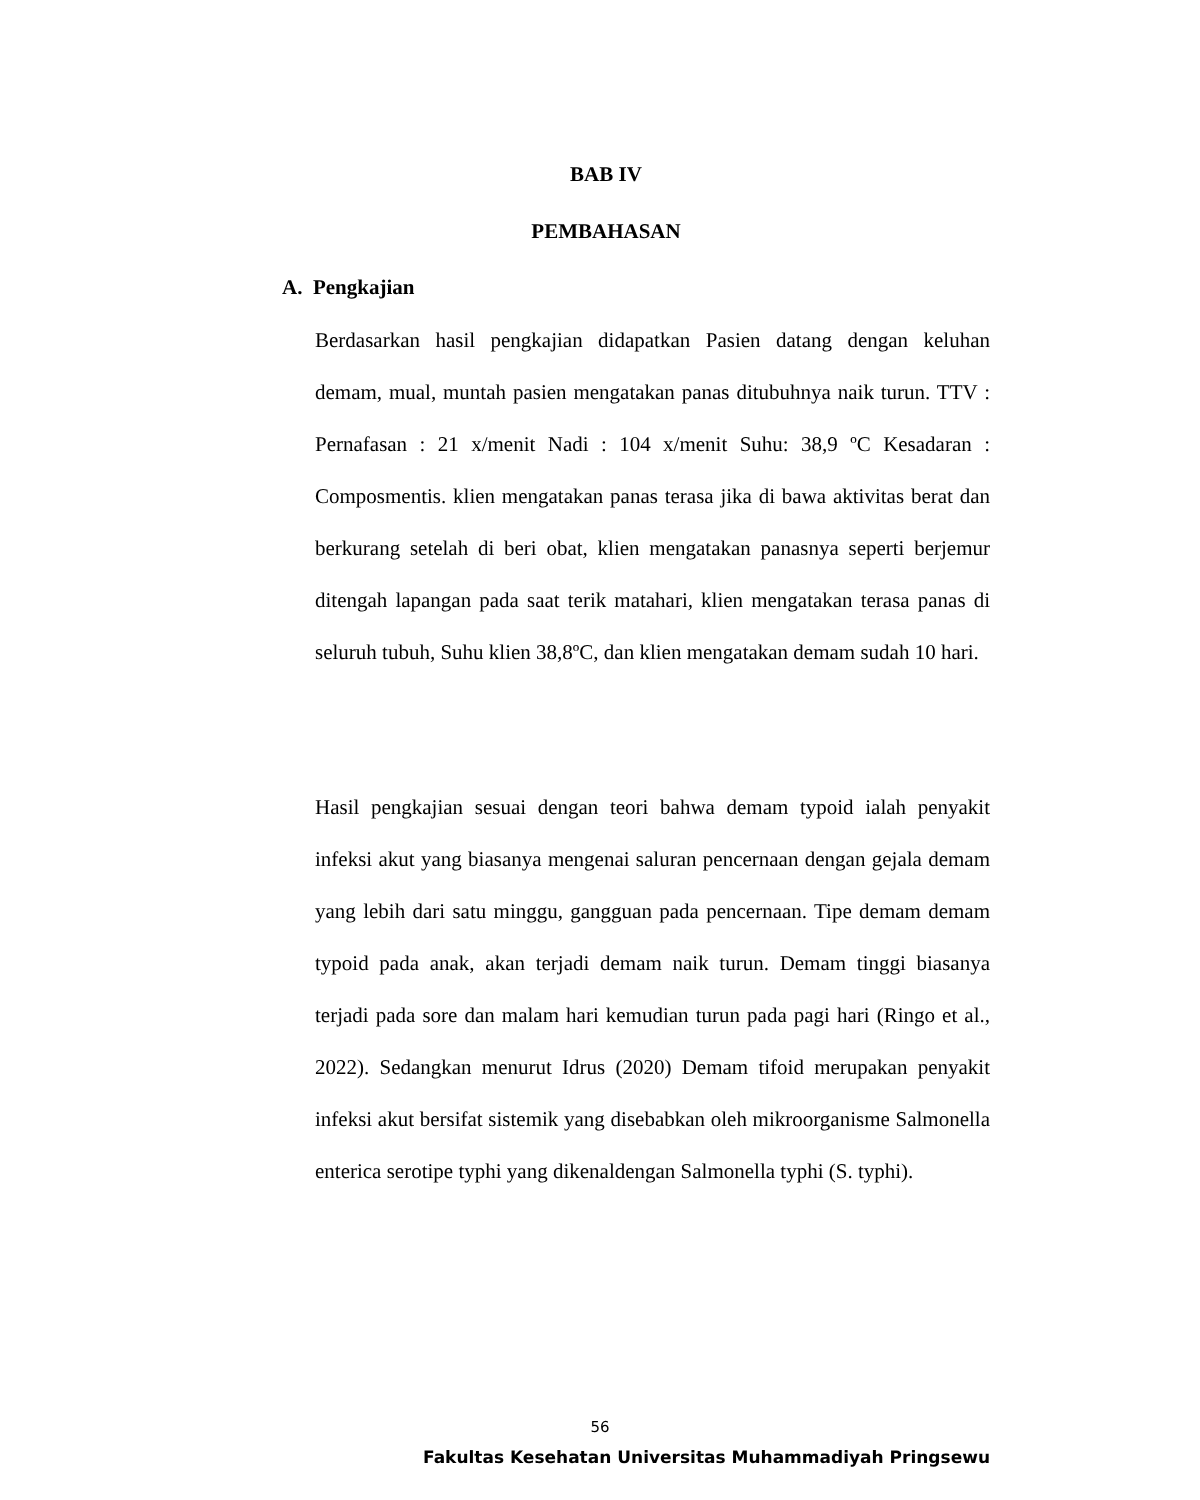BAB IV
PEMBAHASAN
A. Pengkajian
Berdasarkan hasil pengkajian didapatkan Pasien datang dengan keluhan demam, mual, muntah pasien mengatakan panas ditubuhnya naik turun. TTV : Pernafasan : 21 x/menit Nadi : 104 x/menit Suhu: 38,9 ºC Kesadaran : Composmentis. klien mengatakan panas terasa jika di bawa aktivitas berat dan berkurang setelah di beri obat, klien mengatakan panasnya seperti berjemur ditengah lapangan pada saat terik matahari, klien mengatakan terasa panas di seluruh tubuh, Suhu klien 38,8ºC, dan klien mengatakan demam sudah 10 hari.
Hasil pengkajian sesuai dengan teori bahwa demam typoid ialah penyakit infeksi akut yang biasanya mengenai saluran pencernaan dengan gejala demam yang lebih dari satu minggu, gangguan pada pencernaan. Tipe demam demam typoid pada anak, akan terjadi demam naik turun. Demam tinggi biasanya terjadi pada sore dan malam hari kemudian turun pada pagi hari (Ringo et al., 2022). Sedangkan menurut Idrus (2020) Demam tifoid merupakan penyakit infeksi akut bersifat sistemik yang disebabkan oleh mikroorganisme Salmonella enterica serotipe typhi yang dikenaldengan Salmonella typhi (S. typhi).
56
Fakultas Kesehatan Universitas Muhammadiyah Pringsewu